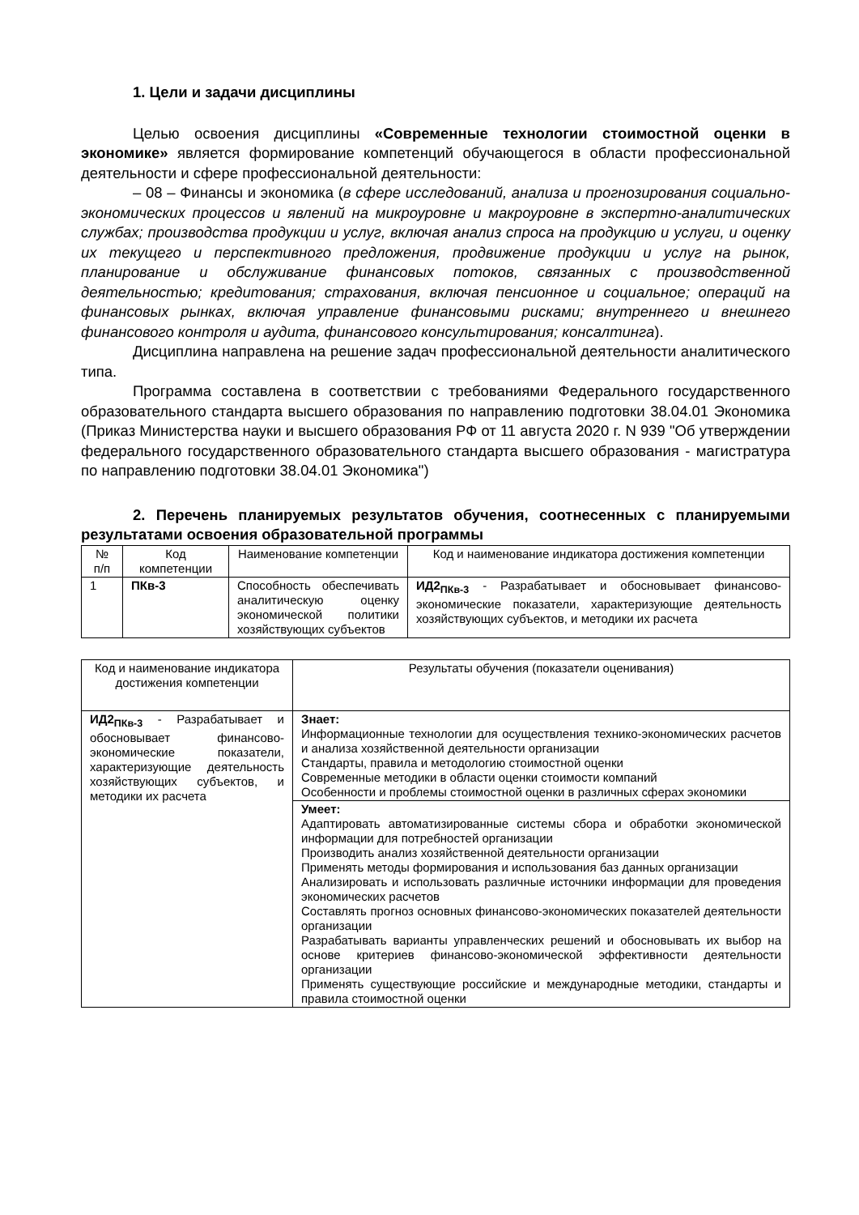1. Цели и задачи дисциплины
Целью освоения дисциплины «Современные технологии стоимостной оценки в экономике» является формирование компетенций обучающегося в области профессиональной деятельности и сфере профессиональной деятельности:
– 08 – Финансы и экономика (в сфере исследований, анализа и прогнозирования социально-экономических процессов и явлений на микроуровне и макроуровне в экспертно-аналитических службах; производства продукции и услуг, включая анализ спроса на продукцию и услуги, и оценку их текущего и перспективного предложения, продвижение продукции и услуг на рынок, планирование и обслуживание финансовых потоков, связанных с производственной деятельностью; кредитования; страхования, включая пенсионное и социальное; операций на финансовых рынках, включая управление финансовыми рисками; внутреннего и внешнего финансового контроля и аудита, финансового консультирования; консалтинга).
Дисциплина направлена на решение задач профессиональной деятельности аналитического типа.
Программа составлена в соответствии с требованиями Федерального государственного образовательного стандарта высшего образования по направлению подготовки 38.04.01 Экономика (Приказ Министерства науки и высшего образования РФ от 11 августа 2020 г. N 939 "Об утверждении федерального государственного образовательного стандарта высшего образования - магистратура по направлению подготовки 38.04.01 Экономика")
2. Перечень планируемых результатов обучения, соотнесенных с планируемыми результатами освоения образовательной программы
| № п/п | Код компетенции | Наименование компетенции | Код и наименование индикатора достижения компетенции |
| --- | --- | --- | --- |
| 1 | ПКв-3 | Способность обеспечивать аналитическую оценку экономической политики хозяйствующих субъектов | ИД2<sub>ПКв-3</sub> - Разрабатывает и обосновывает финансово-экономические показатели, характеризующие деятельность хозяйствующих субъектов, и методики их расчета |
| Код и наименование индикатора достижения компетенции | Результаты обучения (показатели оценивания) |
| --- | --- |
| ИД2<sub>ПКв-3</sub> - Разрабатывает и обосновывает финансово-экономические показатели, характеризующие деятельность хозяйствующих субъектов, и методики их расчета | Знает: Информационные технологии для осуществления технико-экономических расчетов и анализа хозяйственной деятельности организации Стандарты, правила и методологию стоимостной оценки Современные методики в области оценки стоимости компаний Особенности и проблемы стоимостной оценки в различных сферах экономики |
| | Умеет: Адаптировать автоматизированные системы сбора и обработки экономической информации для потребностей организации Производить анализ хозяйственной деятельности организации Применять методы формирования и использования баз данных организации Анализировать и использовать различные источники информации для проведения экономических расчетов Составлять прогноз основных финансово-экономических показателей деятельности организации Разрабатывать варианты управленческих решений и обосновывать их выбор на основе критериев финансово-экономической эффективности деятельности организации Применять существующие российские и международные методики, стандарты и правила стоимостной оценки |